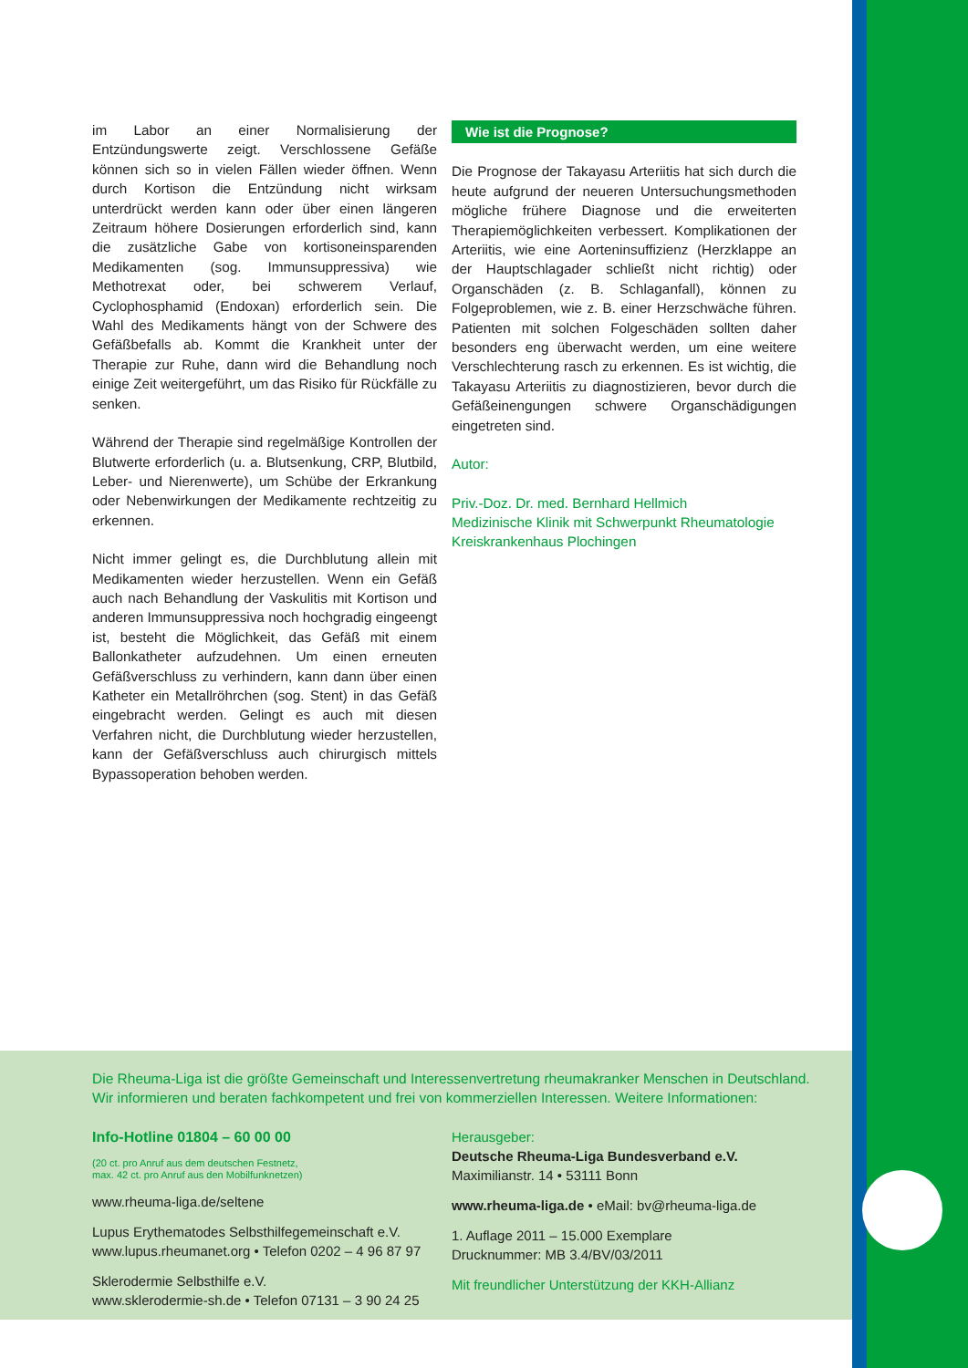im Labor an einer Normalisierung der Entzündungswerte zeigt. Verschlossene Gefäße können sich so in vielen Fällen wieder öffnen. Wenn durch Kortison die Entzündung nicht wirksam unterdrückt werden kann oder über einen längeren Zeitraum höhere Dosierungen erforderlich sind, kann die zusätzliche Gabe von kortisoneinsparenden Medikamenten (sog. Immunsuppressiva) wie Methotrexat oder, bei schwerem Verlauf, Cyclophosphamid (Endoxan) erforderlich sein. Die Wahl des Medikaments hängt von der Schwere des Gefäßbefalls ab. Kommt die Krankheit unter der Therapie zur Ruhe, dann wird die Behandlung noch einige Zeit weitergeführt, um das Risiko für Rückfälle zu senken.
Während der Therapie sind regelmäßige Kontrollen der Blutwerte erforderlich (u. a. Blutsenkung, CRP, Blutbild, Leber- und Nierenwerte), um Schübe der Erkrankung oder Nebenwirkungen der Medikamente rechtzeitig zu erkennen.
Nicht immer gelingt es, die Durchblutung allein mit Medikamenten wieder herzustellen. Wenn ein Gefäß auch nach Behandlung der Vaskulitis mit Kortison und anderen Immunsuppressiva noch hochgradig eingeengt ist, besteht die Möglichkeit, das Gefäß mit einem Ballonkatheter aufzudehnen. Um einen erneuten Gefäßverschluss zu verhindern, kann dann über einen Katheter ein Metallröhrchen (sog. Stent) in das Gefäß eingebracht werden. Gelingt es auch mit diesen Verfahren nicht, die Durchblutung wieder herzustellen, kann der Gefäßverschluss auch chirurgisch mittels Bypassoperation behoben werden.
Wie ist die Prognose?
Die Prognose der Takayasu Arteriitis hat sich durch die heute aufgrund der neueren Untersuchungsmethoden mögliche frühere Diagnose und die erweiterten Therapiemöglichkeiten verbessert. Komplikationen der Arteriitis, wie eine Aorteninsuffizienz (Herzklappe an der Hauptschlagader schließt nicht richtig) oder Organschäden (z. B. Schlaganfall), können zu Folgeproblemen, wie z. B. einer Herzschwäche führen. Patienten mit solchen Folgeschäden sollten daher besonders eng überwacht werden, um eine weitere Verschlechterung rasch zu erkennen. Es ist wichtig, die Takayasu Arteriitis zu diagnostizieren, bevor durch die Gefäßeinengungen schwere Organschädigungen eingetreten sind.
Autor:
Priv.-Doz. Dr. med. Bernhard Hellmich
Medizinische Klinik mit Schwerpunkt Rheumatologie
Kreiskrankenhaus Plochingen
Die Rheuma-Liga ist die größte Gemeinschaft und Interessenvertretung rheumakranker Menschen in Deutschland.
Wir informieren und beraten fachkompetent und frei von kommerziellen Interessen. Weitere Informationen:
Info-Hotline 01804 – 60 00 00
(20 ct. pro Anruf aus dem deutschen Festnetz,
max. 42 ct. pro Anruf aus den Mobilfunknetzen)
www.rheuma-liga.de/seltene
Lupus Erythematodes Selbsthilfegemeinschaft e.V.
www.lupus.rheumanet.org • Telefon 0202 – 4 96 87 97
Sklerodermie Selbsthilfe e.V.
www.sklerodermie-sh.de • Telefon 07131 – 3 90 24 25
Herausgeber:
Deutsche Rheuma-Liga Bundesverband e.V.
Maximilianstr. 14 • 53111 Bonn
www.rheuma-liga.de • eMail: bv@rheuma-liga.de
1. Auflage 2011 – 15.000 Exemplare
Drucknummer: MB 3.4/BV/03/2011
Mit freundlicher Unterstützung der KKH-Allianz